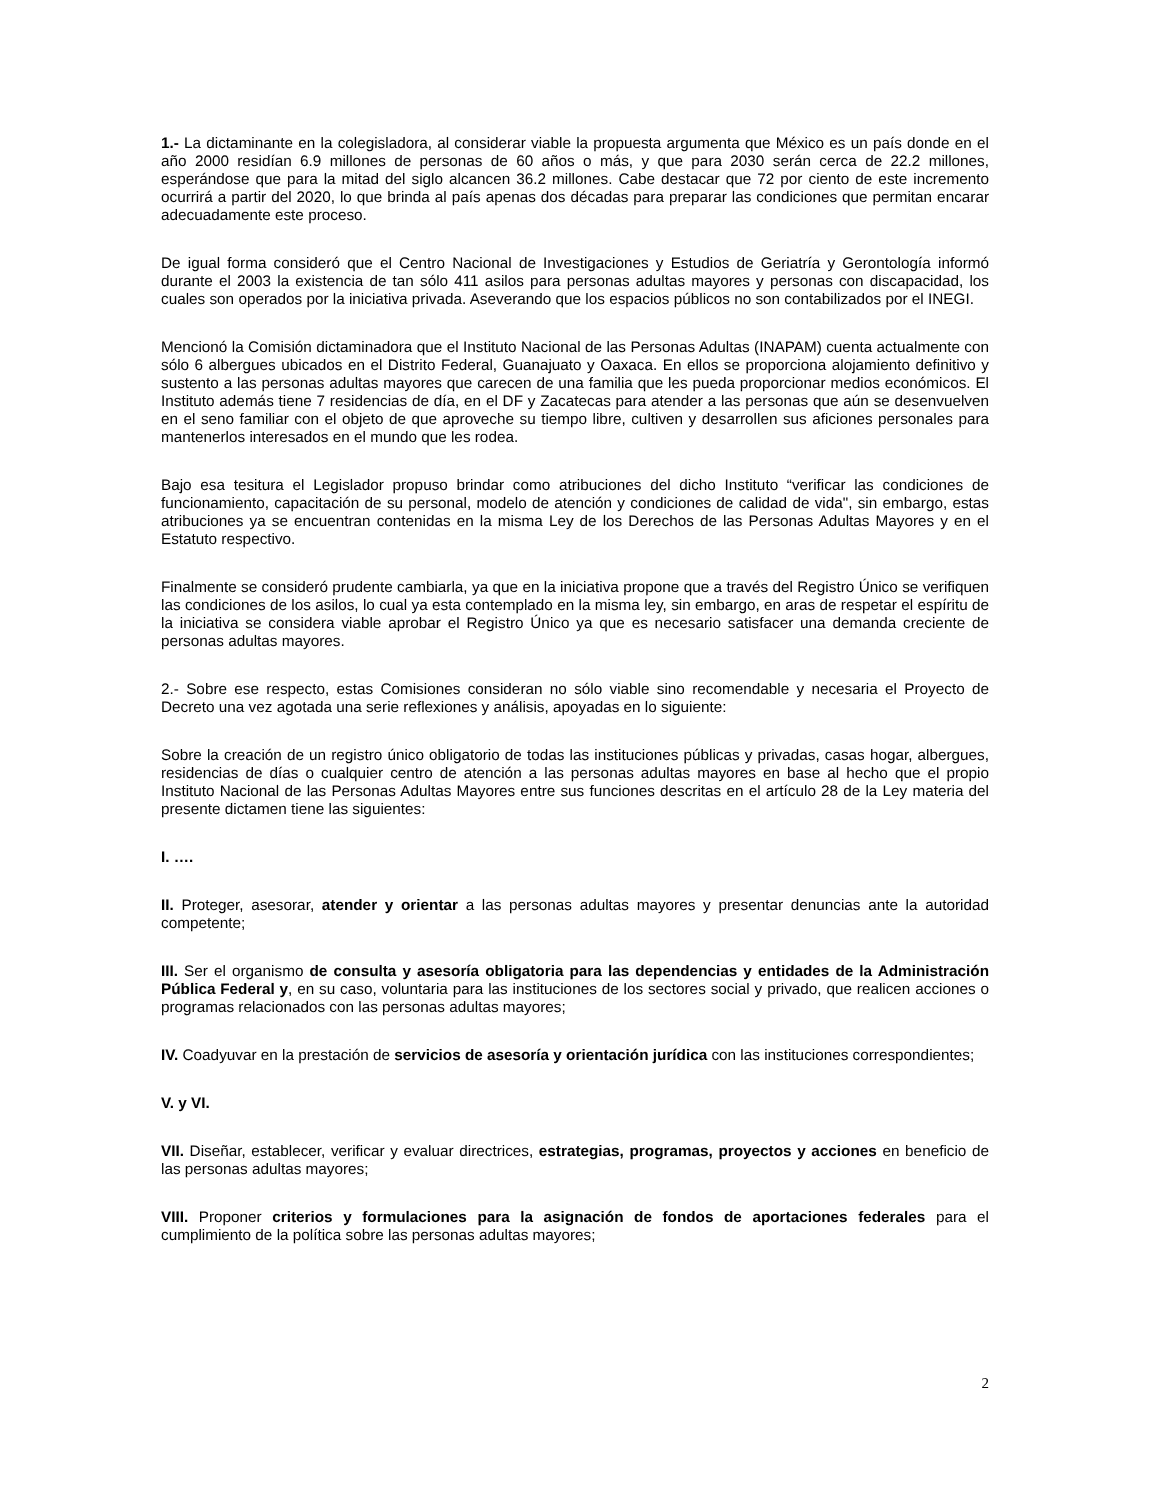1.- La dictaminante en la colegisladora, al considerar viable la propuesta argumenta que México es un país donde en el año 2000 residían 6.9 millones de personas de 60 años o más, y que para 2030 serán cerca de 22.2 millones, esperándose que para la mitad del siglo alcancen 36.2 millones. Cabe destacar que 72 por ciento de este incremento ocurrirá a partir del 2020, lo que brinda al país apenas dos décadas para preparar las condiciones que permitan encarar adecuadamente este proceso.
De igual forma consideró que el Centro Nacional de Investigaciones y Estudios de Geriatría y Gerontología informó durante el 2003 la existencia de tan sólo 411 asilos para personas adultas mayores y personas con discapacidad, los cuales son operados por la iniciativa privada. Aseverando que los espacios públicos no son contabilizados por el INEGI.
Mencionó la Comisión dictaminadora que el Instituto Nacional de las Personas Adultas (INAPAM) cuenta actualmente con sólo 6 albergues ubicados en el Distrito Federal, Guanajuato y Oaxaca. En ellos se proporciona alojamiento definitivo y sustento a las personas adultas mayores que carecen de una familia que les pueda proporcionar medios económicos. El Instituto además tiene 7 residencias de día, en el DF y Zacatecas para atender a las personas que aún se desenvuelven en el seno familiar con el objeto de que aproveche su tiempo libre, cultiven y desarrollen sus aficiones personales para mantenerlos interesados en el mundo que les rodea.
Bajo esa tesitura el Legislador propuso brindar como atribuciones del dicho Instituto “verificar las condiciones de funcionamiento, capacitación de su personal, modelo de atención y condiciones de calidad de vida", sin embargo, estas atribuciones ya se encuentran contenidas en la misma Ley de los Derechos de las Personas Adultas Mayores y en el Estatuto respectivo.
Finalmente se consideró prudente cambiarla, ya que en la iniciativa propone que a través del Registro Único se verifiquen las condiciones de los asilos, lo cual ya esta contemplado en la misma ley, sin embargo, en aras de respetar el espíritu de la iniciativa se considera viable aprobar el Registro Único ya que es necesario satisfacer una demanda creciente de personas adultas mayores.
2.- Sobre ese respecto, estas Comisiones consideran no sólo viable sino recomendable y necesaria el Proyecto de Decreto una vez agotada una serie reflexiones y análisis, apoyadas en lo siguiente:
Sobre la creación de un registro único obligatorio de todas las instituciones públicas y privadas, casas hogar, albergues, residencias de días o cualquier centro de atención a las personas adultas mayores en base al hecho que el propio Instituto Nacional de las Personas Adultas Mayores entre sus funciones descritas en el artículo 28 de la Ley materia del presente dictamen tiene las siguientes:
I. ….
II. Proteger, asesorar, atender y orientar a las personas adultas mayores y presentar denuncias ante la autoridad competente;
III. Ser el organismo de consulta y asesoría obligatoria para las dependencias y entidades de la Administración Pública Federal y, en su caso, voluntaria para las instituciones de los sectores social y privado, que realicen acciones o programas relacionados con las personas adultas mayores;
IV. Coadyuvar en la prestación de servicios de asesoría y orientación jurídica con las instituciones correspondientes;
V. y VI.
VII. Diseñar, establecer, verificar y evaluar directrices, estrategias, programas, proyectos y acciones en beneficio de las personas adultas mayores;
VIII. Proponer criterios y formulaciones para la asignación de fondos de aportaciones federales para el cumplimiento de la política sobre las personas adultas mayores;
2